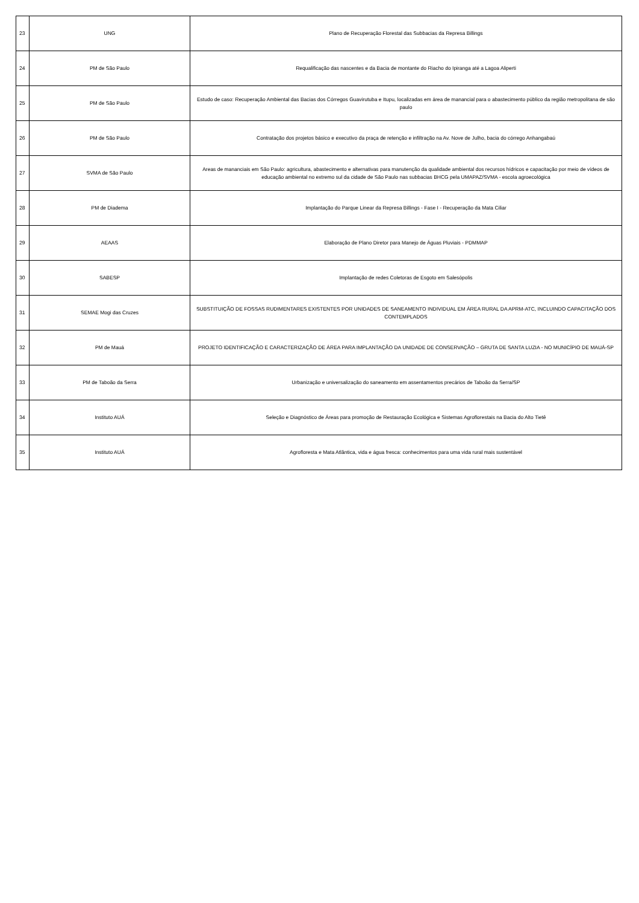| 23 | UNG | Plano de Recuperação Florestal das Subbacias da Represa Billings |
| 24 | PM de São Paulo | Requalificação das nascentes e da Bacia de montante do Riacho do Ipiranga até a Lagoa Aliperti |
| 25 | PM de São Paulo | Estudo de caso: Recuperação Ambiental das Bacias dos Córregos Guavirutuba e Itupu, localizadas em área de manancial para o abastecimento público da região metropolitana de são paulo |
| 26 | PM de São Paulo | Contratação dos projetos básico e executivo da praça de retenção e infiltração na Av. Nove de Julho, bacia do córrego Anhangabaú |
| 27 | SVMA de São Paulo | Areas de mananciais em São Paulo: agricultura, abastecimento e alternativas para manutenção da qualidade ambiental dos recursos hídricos e capacitação por meio de vídeos de educação ambiental no extremo sul da cidade de São Paulo nas subbacias BHCG pela UMAPAZ/SVMA - escola agroecológica |
| 28 | PM de Diadema | Implantação do Parque Linear da Represa Billings - Fase I - Recuperação da Mata Ciliar |
| 29 | AEAAS | Elaboração de Plano Diretor para Manejo de Águas Pluviais - PDMMAP |
| 30 | SABESP | Implantação de redes Coletoras de Esgoto em Salesópolis |
| 31 | SEMAE Mogi das Cruzes | SUBSTITUIÇÃO DE FOSSAS RUDIMENTARES EXISTENTES POR UNIDADES DE SANEAMENTO INDIVIDUAL EM ÁREA RURAL DA APRM-ATC, INCLUINDO CAPACITAÇÃO DOS CONTEMPLADOS |
| 32 | PM de Mauá | PROJETO IDENTIFICAÇÃO E CARACTERIZAÇÃO DE ÁREA PARA IMPLANTAÇÃO DA UNIDADE DE CONSERVAÇÃO – GRUTA DE SANTA LUZIA - NO MUNICÍPIO DE MAUÁ-SP |
| 33 | PM de Taboão da Serra | Urbanização e universalização do saneamento em assentamentos precários de Taboão da Serra/SP |
| 34 | Instituto AUÁ | Seleção e Diagnóstico de Áreas para promoção de Restauração Ecológica e Sistemas Agroflorestais na Bacia do Alto Tietê |
| 35 | Instituto AUÁ | Agrofloresta e Mata Atlântica, vida e água fresca: conhecimentos para uma vida rural mais sustentável |